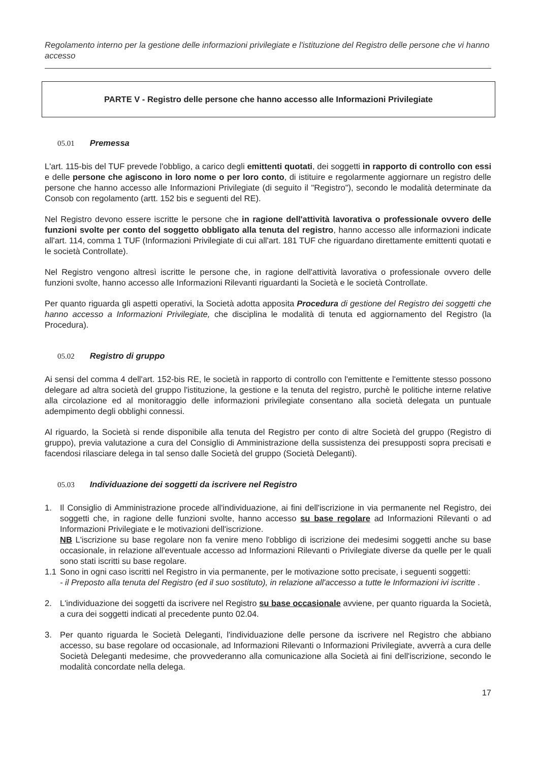Regolamento interno per la gestione delle informazioni privilegiate e l'istituzione del Registro delle persone che vi hanno accesso
PARTE V - Registro delle persone che hanno accesso alle Informazioni Privilegiate
05.01 Premessa
L'art. 115-bis del TUF prevede l'obbligo, a carico degli emittenti quotati, dei soggetti in rapporto di controllo con essi e delle persone che agiscono in loro nome o per loro conto, di istituire e regolarmente aggiornare un registro delle persone che hanno accesso alle Informazioni Privilegiate (di seguito il "Registro"), secondo le modalità determinate da Consob con regolamento (artt. 152 bis e seguenti del RE).
Nel Registro devono essere iscritte le persone che in ragione dell'attività lavorativa o professionale ovvero delle funzioni svolte per conto del soggetto obbligato alla tenuta del registro, hanno accesso alle informazioni indicate all'art. 114, comma 1 TUF (Informazioni Privilegiate di cui all'art. 181 TUF che riguardano direttamente emittenti quotati e le società Controllate).
Nel Registro vengono altresì iscritte le persone che, in ragione dell'attività lavorativa o professionale ovvero delle funzioni svolte, hanno accesso alle Informazioni Rilevanti riguardanti la Società e le società Controllate.
Per quanto riguarda gli aspetti operativi, la Società adotta apposita Procedura di gestione del Registro dei soggetti che hanno accesso a Informazioni Privilegiate, che disciplina le modalità di tenuta ed aggiornamento del Registro (la Procedura).
05.02 Registro di gruppo
Ai sensi del comma 4 dell'art. 152-bis RE, le società in rapporto di controllo con l'emittente e l'emittente stesso possono delegare ad altra società del gruppo l'istituzione, la gestione e la tenuta del registro, purchè le politiche interne relative alla circolazione ed al monitoraggio delle informazioni privilegiate consentano alla società delegata un puntuale adempimento degli obblighi connessi.
Al riguardo, la Società si rende disponibile alla tenuta del Registro per conto di altre Società del gruppo (Registro di gruppo), previa valutazione a cura del Consiglio di Amministrazione della sussistenza dei presupposti sopra precisati e facendosi rilasciare delega in tal senso dalle Società del gruppo (Società Deleganti).
05.03 Individuazione dei soggetti da iscrivere nel Registro
1. Il Consiglio di Amministrazione procede all'individuazione, ai fini dell'iscrizione in via permanente nel Registro, dei soggetti che, in ragione delle funzioni svolte, hanno accesso su base regolare ad Informazioni Rilevanti o ad Informazioni Privilegiate e le motivazioni dell'iscrizione.
NB L'iscrizione su base regolare non fa venire meno l'obbligo di iscrizione dei medesimi soggetti anche su base occasionale, in relazione all'eventuale accesso ad Informazioni Rilevanti o Privilegiate diverse da quelle per le quali sono stati iscritti su base regolare.
1.1 Sono in ogni caso iscritti nel Registro in via permanente, per le motivazione sotto precisate, i seguenti soggetti:
- il Preposto alla tenuta del Registro (ed il suo sostituto), in relazione all'accesso a tutte le Informazioni ivi iscritte .
2. L'individuazione dei soggetti da iscrivere nel Registro su base occasionale avviene, per quanto riguarda la Società, a cura dei soggetti indicati al precedente punto 02.04.
3. Per quanto riguarda le Società Deleganti, l'individuazione delle persone da iscrivere nel Registro che abbiano accesso, su base regolare od occasionale, ad Informazioni Rilevanti o Informazioni Privilegiate, avverrà a cura delle Società Deleganti medesime, che provvederanno alla comunicazione alla Società ai fini dell'iscrizione, secondo le modalità concordate nella delega.
17